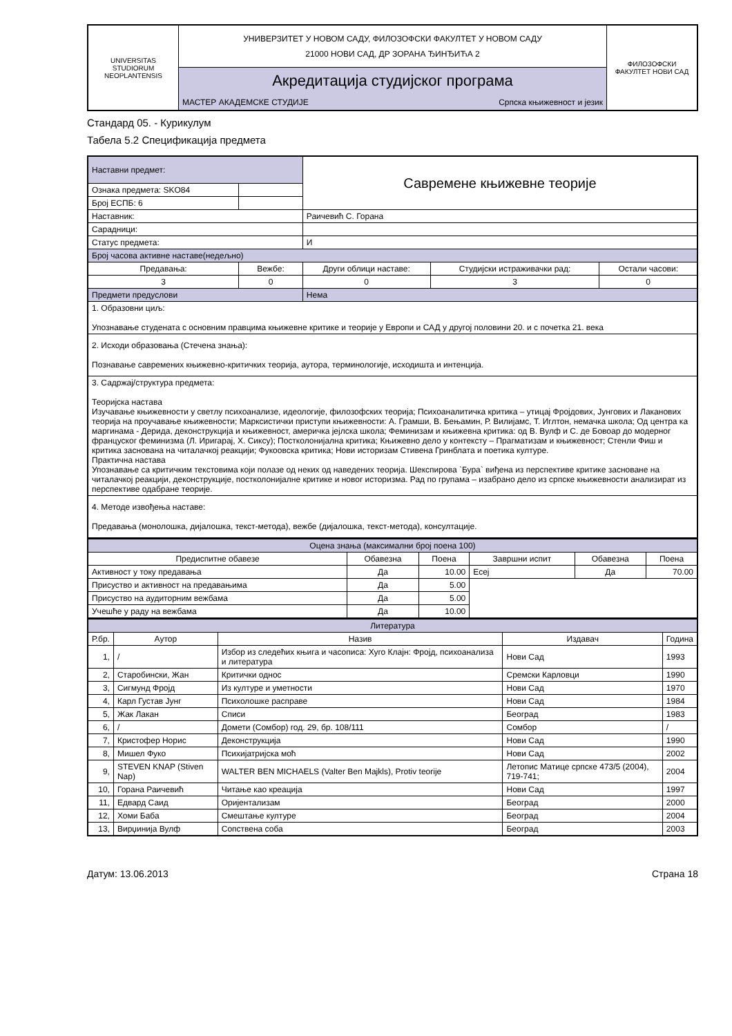| UNIVERSITAS STUDIORUM NEOPLANTENSIS | УНИВЕРЗИТЕТ У НОВОМ САДУ, ФИЛОЗОФСКИ ФАКУЛТЕТ У НОВОМ САДУ 21000 НОВИ САД, ДР ЗОРАНА ЂИНЂИЋА 2 | | ФИЛОЗОФСКИ ФАКУЛТЕТ НОВИ САД |
| | Акредитација студијског програма | | |
| | МАСТЕР АКАДЕМСКЕ СТУДИЈЕ | Српска књижевност и језик | |
Стандард 05. - Курикулум
Табела 5.2 Спецификација предмета
| Наставни предмет: | | Савремене књижевне теорије | | |
| Ознака предмета: SKO84 | | | | |
| Број ЕСПБ: 6 | | | | |
| Наставник: | | Раичевић С. Горана | | |
| Сарадници: | | | | |
| Статус предмета: | | И | | |
| Број часова активне наставе(недељно) | | | | |
| Предавања: | Вежбе: | Други облици наставе: | Студијски истраживачки рад: | Остали часови: |
| 3 | 0 | 0 | 3 | 0 |
| Предмети предуслови | | Нема | | |
| 1. Образовни циљ: Упознавање студената с основним правцима књижевне критике и теорије у Европи и САД у другој половини 20. и с почетка 21. века | | | | |
| 2. Исходи образовања (Стечена знања): Познавање савремених књижевно-критичких теорија, аутора, терминологије, исходишта и интенција. | | | | |
| 3. Садржај/структура предмета: Теоријска настава Изучавање књижевности у светлу психоанализе, идеологије, филозофских теорија; Психоаналитичка критика – утицај Фројдових, Јунгових и Лаканових теорија на проучавање књижевности; Марксистички приступи књижевности: А. Грамши, В. Бењамин, Р. Вилијамс, Т. Иглтон, немачка школа; Од центра ка маргинама - Дерида, деконструкција и књижевност, америчка јејлска школа; Феминизам и књижевна критика: од В. Вулф и С. де Бовоар до модерног француског феминизма (Л. Иригарај, Х. Сиксу); Постколонијална критика; Књижевно дело у контексту – Прагматизам и књижевност; Стенли Фиш и критика заснована на читалачкој реакцији; Фукоовска критика; Нови историзам Стивена Гринблата и поетика културе. Практична настава Упознавање са критичким текстовима који полазе од неких од наведених теорија. Шекспирова `Бура` виђена из перспективе критике засноване на читалачкој реакцији, деконструкције, постколонијалне критике и новог историзма. Рад по групама – изабрано дело из српске књижевности анализират из перспективе одабране теорије. | | | | |
| 4. Методе извођења наставе: Предавања (монолошка, дијалошка, текст-метода), вежбе (дијалошка, текст-метода), консултације. | | | | |
| Оцена знања (максимални број поена 100) | | | | | |
| Предиспитне обавезе | Обавезна | Поена | Завршни испит | Обавезна | Поена |
| Активност у току предавања | Да | 10.00 | Есеј | Да | 70.00 |
| Присуство и активност на предавањима | Да | 5.00 | | | |
| Присуство на аудиторним вежбама | Да | 5.00 | | | |
| Учешће у раду на вежбама | Да | 10.00 | | | |
| Литература | | | | |
| Р.бр. | Аутор | Назив | Издавач | Година |
| 1, | / | Избор из следећих књига и часописа: Хуго Клајн: Фројд, психоанализа и литература | Нови Сад | 1993 |
| 2, | Старобински, Жан | Критички однос | Сремски Карловци | 1990 |
| 3, | Сигмунд Фројд | Из културе и уметности | Нови Сад | 1970 |
| 4, | Карл Густав Јунг | Психолошке расправе | Нови Сад | 1984 |
| 5, | Жак Лакан | Списи | Београд | 1983 |
| 6, | / | Домети (Сомбор) год. 29, бр. 108/111 | Сомбор | / |
| 7, | Кристофер Норис | Деконструкција | Нови Сад | 1990 |
| 8, | Мишел Фуко | Психијатријска моћ | Нови Сад | 2002 |
| 9, | STEVEN KNAP (Stiven Nap) | WALTER BEN MICHAELS (Valter Ben Majkls), Protiv teorije | Летопис Матице српске 473/5 (2004), 719-741; | 2004 |
| 10, | Горана Раичевић | Читање као креација | Нови Сад | 1997 |
| 11, | Едвард Саид | Оријентализам | Београд | 2000 |
| 12, | Хоми Баба | Смештање културе | Београд | 2004 |
| 13, | Вирџинија Вулф | Сопствена соба | Београд | 2003 |
Датум: 13.06.2013 Страна 18